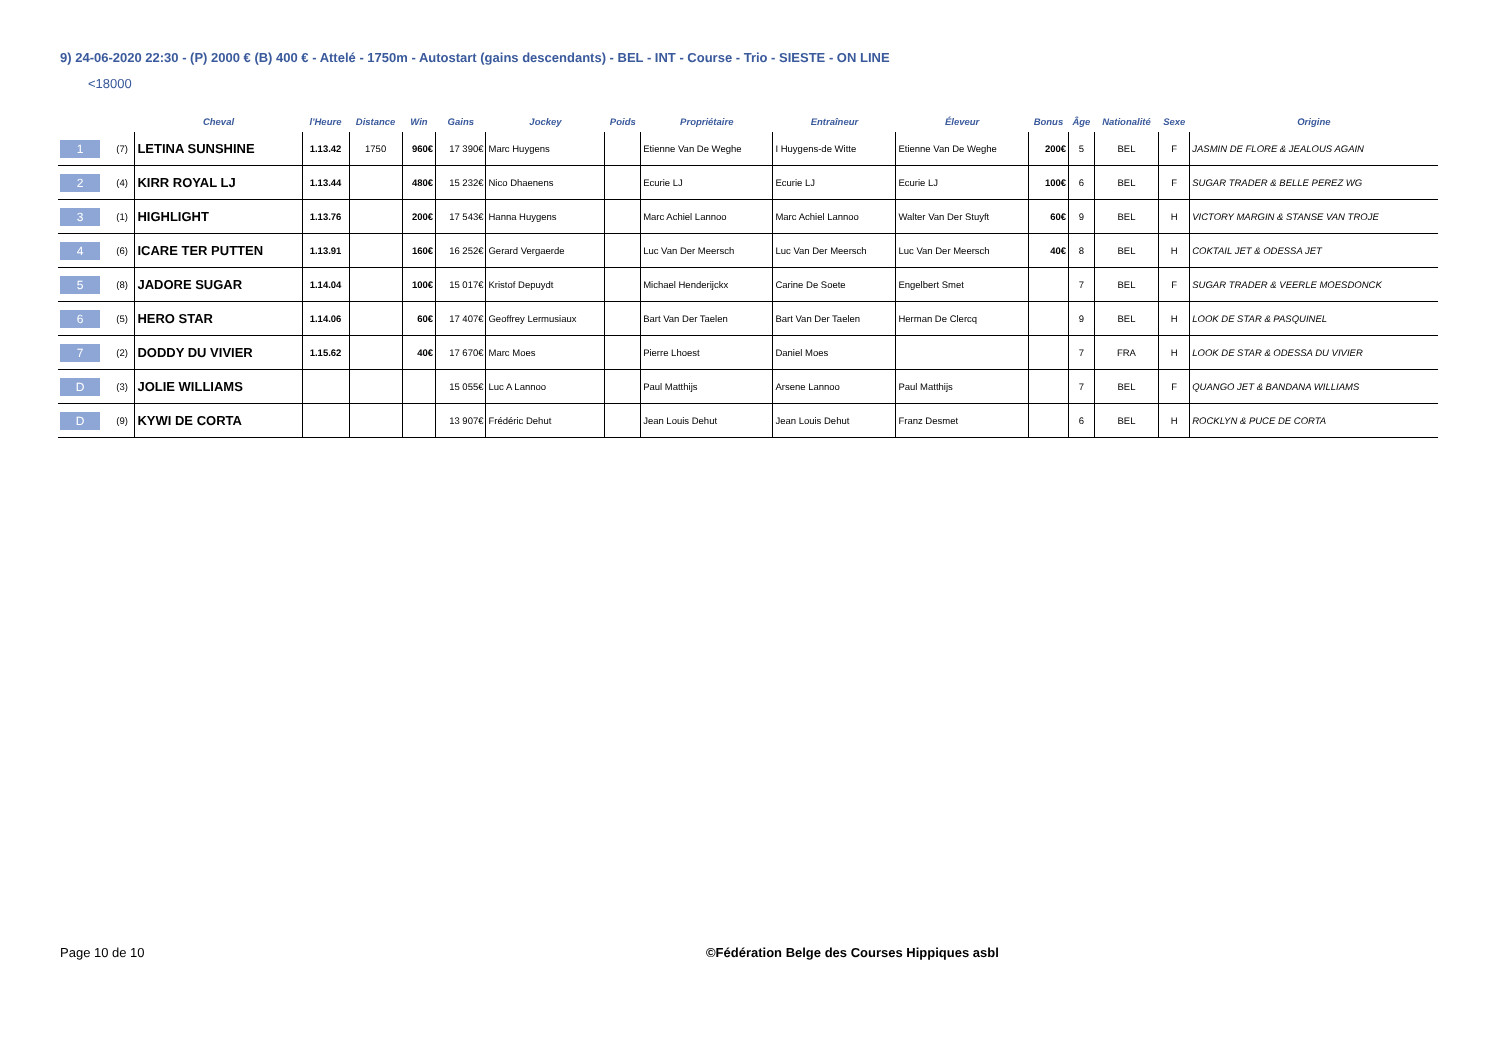9) 24-06-2020 22:30 - (P) 2000 € (B) 400 € - Attelé - 1750m - Autostart (gains descendants) - BEL - INT - Course - Trio - SIESTE - ON LINE
<18000
| | | Cheval | l'Heure | Distance | Win | Gains | Jockey | Poids | Propriétaire | Entraîneur | Éleveur | Bonus | Âge | Nationalité | Sexe | Origine |
| --- | --- | --- | --- | --- | --- | --- | --- | --- | --- | --- | --- | --- | --- | --- | --- | --- |
| 1 | (7) | LETINA SUNSHINE | 1.13.42 | 1750 | 960€ | 17 390€ | Marc Huygens | | Etienne Van De Weghe | I Huygens-de Witte | Etienne Van De Weghe | 200€ | 5 | BEL | F | JASMIN DE FLORE & JEALOUS AGAIN |
| 2 | (4) | KIRR ROYAL LJ | 1.13.44 | | 480€ | 15 232€ | Nico Dhaenens | | Ecurie LJ | Ecurie LJ | Ecurie LJ | 100€ | 6 | BEL | F | SUGAR TRADER & BELLE PEREZ WG |
| 3 | (1) | HIGHLIGHT | 1.13.76 | | 200€ | 17 543€ | Hanna Huygens | | Marc Achiel Lannoo | Marc Achiel Lannoo | Walter Van Der Stuyft | 60€ | 9 | BEL | H | VICTORY MARGIN & STANSE VAN TROJE |
| 4 | (6) | ICARE TER PUTTEN | 1.13.91 | | 160€ | 16 252€ | Gerard Vergaerde | | Luc Van Der Meersch | Luc Van Der Meersch | Luc Van Der Meersch | 40€ | 8 | BEL | H | COKTAIL JET & ODESSA JET |
| 5 | (8) | JADORE SUGAR | 1.14.04 | | 100€ | 15 017€ | Kristof Depuydt | | Michael Henderijckx | Carine De Soete | Engelbert Smet | | 7 | BEL | F | SUGAR TRADER & VEERLE MOESDONCK |
| 6 | (5) | HERO STAR | 1.14.06 | | 60€ | 17 407€ | Geoffrey Lermusiaux | | Bart Van Der Taelen | Bart Van Der Taelen | Herman De Clercq | | 9 | BEL | H | LOOK DE STAR & PASQUINEL |
| 7 | (2) | DODDY DU VIVIER | 1.15.62 | | 40€ | 17 670€ | Marc Moes | | Pierre Lhoest | Daniel Moes | | | 7 | FRA | H | LOOK DE STAR & ODESSA DU VIVIER |
| D | (3) | JOLIE WILLIAMS | | | | 15 055€ | Luc A Lannoo | | Paul Matthijs | Arsene Lannoo | Paul Matthijs | | 7 | BEL | F | QUANGO JET & BANDANA WILLIAMS |
| D | (9) | KYWI DE CORTA | | | | 13 907€ | Frédéric Dehut | | Jean Louis Dehut | Jean Louis Dehut | Franz Desmet | | 6 | BEL | H | ROCKLYN & PUCE DE CORTA |
Page 10 de 10
©Fédération Belge des Courses Hippiques asbl